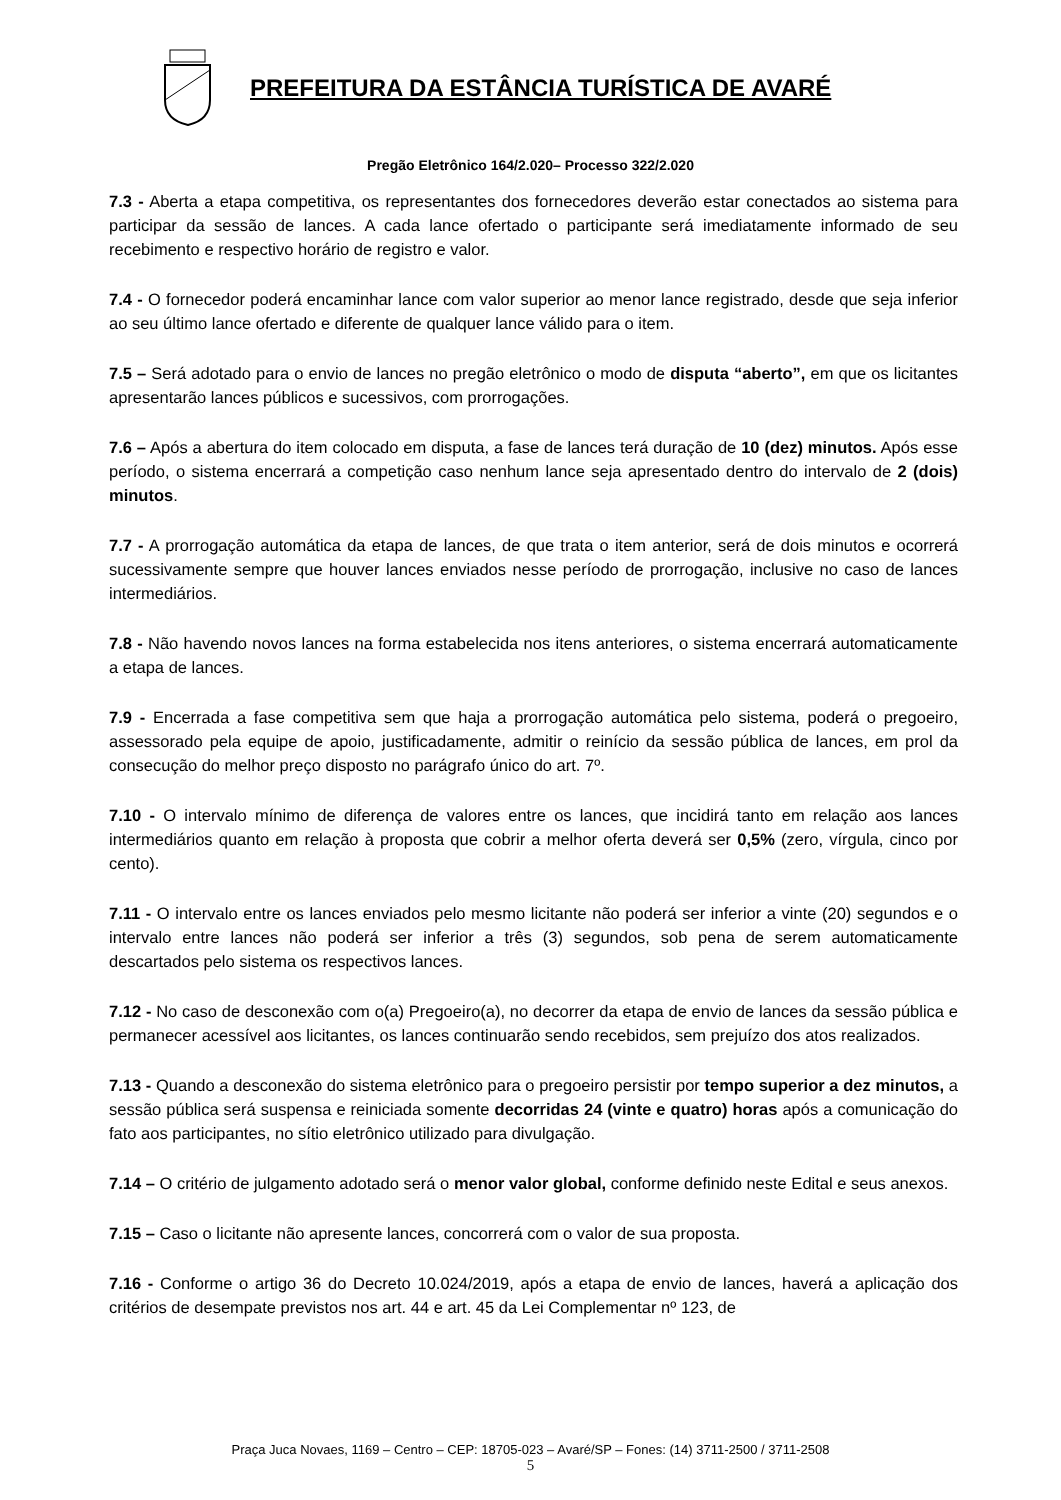PREFEITURA DA ESTÂNCIA TURÍSTICA DE AVARÉ
Pregão Eletrônico 164/2.020– Processo 322/2.020
7.3 - Aberta a etapa competitiva, os representantes dos fornecedores deverão estar conectados ao sistema para participar da sessão de lances. A cada lance ofertado o participante será imediatamente informado de seu recebimento e respectivo horário de registro e valor.
7.4 - O fornecedor poderá encaminhar lance com valor superior ao menor lance registrado, desde que seja inferior ao seu último lance ofertado e diferente de qualquer lance válido para o item.
7.5 – Será adotado para o envio de lances no pregão eletrônico o modo de disputa “aberto”, em que os licitantes apresentarão lances públicos e sucessivos, com prorrogações.
7.6 – Após a abertura do item colocado em disputa, a fase de lances terá duração de 10 (dez) minutos. Após esse período, o sistema encerrará a competição caso nenhum lance seja apresentado dentro do intervalo de 2 (dois) minutos.
7.7 - A prorrogação automática da etapa de lances, de que trata o item anterior, será de dois minutos e ocorrerá sucessivamente sempre que houver lances enviados nesse período de prorrogação, inclusive no caso de lances intermediários.
7.8 - Não havendo novos lances na forma estabelecida nos itens anteriores, o sistema encerrará automaticamente a etapa de lances.
7.9 - Encerrada a fase competitiva sem que haja a prorrogação automática pelo sistema, poderá o pregoeiro, assessorado pela equipe de apoio, justificadamente, admitir o reinício da sessão pública de lances, em prol da consecução do melhor preço disposto no parágrafo único do art. 7º.
7.10 - O intervalo mínimo de diferença de valores entre os lances, que incidirá tanto em relação aos lances intermediários quanto em relação à proposta que cobrir a melhor oferta deverá ser 0,5% (zero, vírgula, cinco por cento).
7.11 - O intervalo entre os lances enviados pelo mesmo licitante não poderá ser inferior a vinte (20) segundos e o intervalo entre lances não poderá ser inferior a três (3) segundos, sob pena de serem automaticamente descartados pelo sistema os respectivos lances.
7.12 - No caso de desconexão com o(a) Pregoeiro(a), no decorrer da etapa de envio de lances da sessão pública e permanecer acessível aos licitantes, os lances continuarão sendo recebidos, sem prejuízo dos atos realizados.
7.13 - Quando a desconexão do sistema eletrônico para o pregoeiro persistir por tempo superior a dez minutos, a sessão pública será suspensa e reiniciada somente decorridas 24 (vinte e quatro) horas após a comunicação do fato aos participantes, no sítio eletrônico utilizado para divulgação.
7.14 – O critério de julgamento adotado será o menor valor global, conforme definido neste Edital e seus anexos.
7.15 – Caso o licitante não apresente lances, concorrerá com o valor de sua proposta.
7.16 - Conforme o artigo 36 do Decreto 10.024/2019, após a etapa de envio de lances, haverá a aplicação dos critérios de desempate previstos nos art. 44 e art. 45 da Lei Complementar nº 123, de
Praça Juca Novaes, 1169 – Centro – CEP: 18705-023 – Avaré/SP – Fones: (14) 3711-2500 / 3711-2508
5